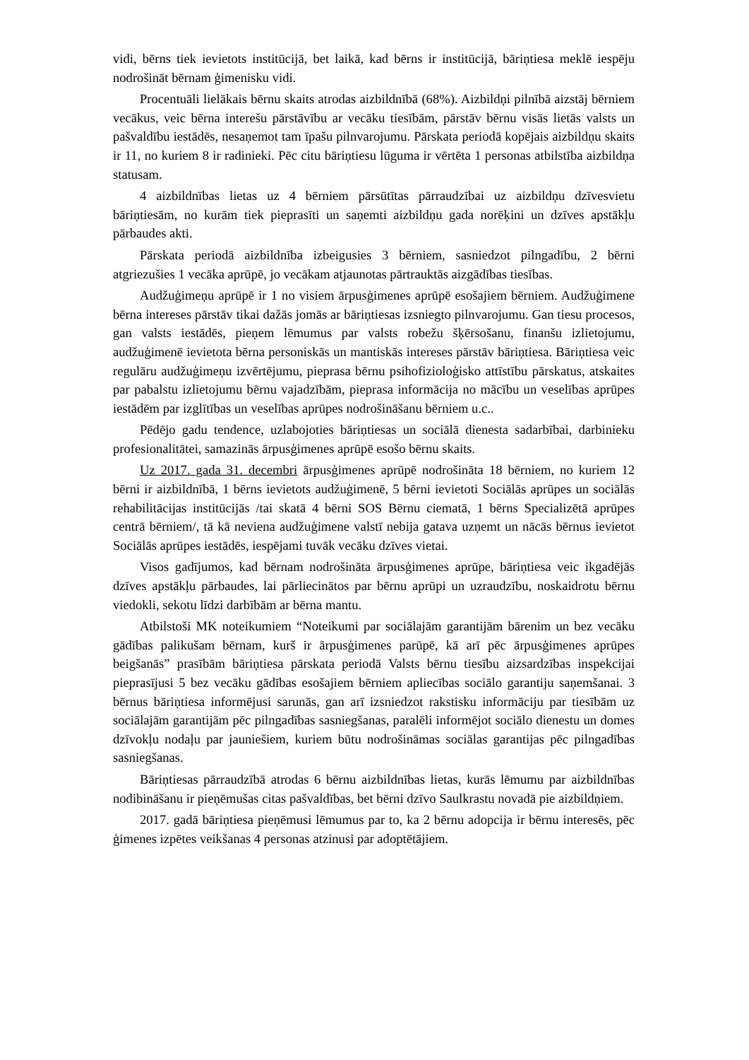vidi, bērns tiek ievietots institūcijā, bet laikā, kad bērns ir institūcijā, bāriņtiesa meklē iespēju nodrošināt bērnam ģimenisku vidi.
Procentuāli lielākais bērnu skaits atrodas aizbildnībā (68%). Aizbildņi pilnībā aizstāj bērniem vecākus, veic bērna interešu pārstāvību ar vecāku tiesībām, pārstāv bērnu visās lietās valsts un pašvaldību iestādēs, nesaņemot tam īpašu pilnvarojumu. Pārskata periodā kopējais aizbildņu skaits ir 11, no kuriem 8 ir radinieki. Pēc citu bāriņtiesu lūguma ir vērtēta 1 personas atbilstība aizbildņa statusam.
4 aizbildnības lietas uz 4 bērniem pārsūtītas pārraudzībai uz aizbildņu dzīvesvietu bāriņtiesām, no kurām tiek pieprasīti un saņemti aizbildņu gada norēķini un dzīves apstākļu pārbaudes akti.
Pārskata periodā aizbildnība izbeigusies 3 bērniem, sasniedzot pilngadību, 2 bērni atgriezušies 1 vecāka aprūpē, jo vecākam atjaunotas pārtrauktās aizgādības tiesības.
Audžuģimeņu aprūpē ir 1 no visiem ārpusģimenes aprūpē esošajiem bērniem. Audžuģimene bērna intereses pārstāv tikai dažās jomās ar bāriņtiesas izsniegto pilnvarojumu. Gan tiesu procesos, gan valsts iestādēs, pieņem lēmumus par valsts robežu šķērsošanu, finanšu izlietojumu, audžuģimenē ievietota bērna personiskās un mantiskās intereses pārstāv bāriņtiesa. Bāriņtiesa veic regulāru audžuģimeņu izvērtējumu, pieprasa bērnu psihofizioloģisko attīstību pārskatus, atskaites par pabalstu izlietojumu bērnu vajadzībām, pieprasa informācija no mācību un veselības aprūpes iestādēm par izglītības un veselības aprūpes nodrošināšanu bērniem u.c..
Pēdējo gadu tendence, uzlabojoties bāriņtiesas un sociālā dienesta sadarbībai, darbinieku profesionalitātei, samazinās ārpusģimenes aprūpē esošo bērnu skaits.
Uz 2017. gada 31. decembri ārpusģimenes aprūpē nodrošināta 18 bērniem, no kuriem 12 bērni ir aizbildnībā, 1 bērns ievietots audžuģimenē, 5 bērni ievietoti Sociālās aprūpes un sociālās rehabilitācijas institūcijās /tai skatā 4 bērni SOS Bērnu ciematā, 1 bērns Specializētā aprūpes centrā bērniem/, tā kā neviena audžuģimene valstī nebija gatava uzņemt un nācās bērnus ievietot Sociālās aprūpes iestādēs, iespējami tuvāk vecāku dzīves vietai.
Visos gadījumos, kad bērnam nodrošināta ārpusģimenes aprūpe, bāriņtiesa veic ikgadējās dzīves apstākļu pārbaudes, lai pārliecinātos par bērnu aprūpi un uzraudzību, noskaidrotu bērnu viedokli, sekotu līdzi darbībām ar bērna mantu.
Atbilstoši MK noteikumiem “Noteikumi par sociālajām garantijām bārenim un bez vecāku gādības palikušam bērnam, kurš ir ārpusģimenes parūpē, kā arī pēc ārpusģimenes aprūpes beigšanās” prasībām bāriņtiesa pārskata periodā Valsts bērnu tiesību aizsardzības inspekcijai pieprasījusi 5 bez vecāku gādības esošajiem bērniem apliecības sociālo garantiju saņemšanai. 3 bērnus bāriņtiesa informējusi sarunās, gan arī izsniedzot rakstisku informāciju par tiesībām uz sociālajām garantijām pēc pilngadības sasniegšanas, paralēli informējot sociālo dienestu un domes dzīvokļu nodaļu par jauniešiem, kuriem būtu nodrošināmas sociālas garantijas pēc pilngadības sasniegšanas.
Bāriņtiesas pārraudzībā atrodas 6 bērnu aizbildnības lietas, kurās lēmumu par aizbildnības nodibināšanu ir pieņēmušas citas pašvaldības, bet bērni dzīvo Saulkrastu novadā pie aizbildņiem.
2017. gadā bāriņtiesa pieņēmusi lēmumus par to, ka 2 bērnu adopcija ir bērnu interesēs, pēc ģimenes izpētes veikšanas 4 personas atzinusi par adoptētājiem.